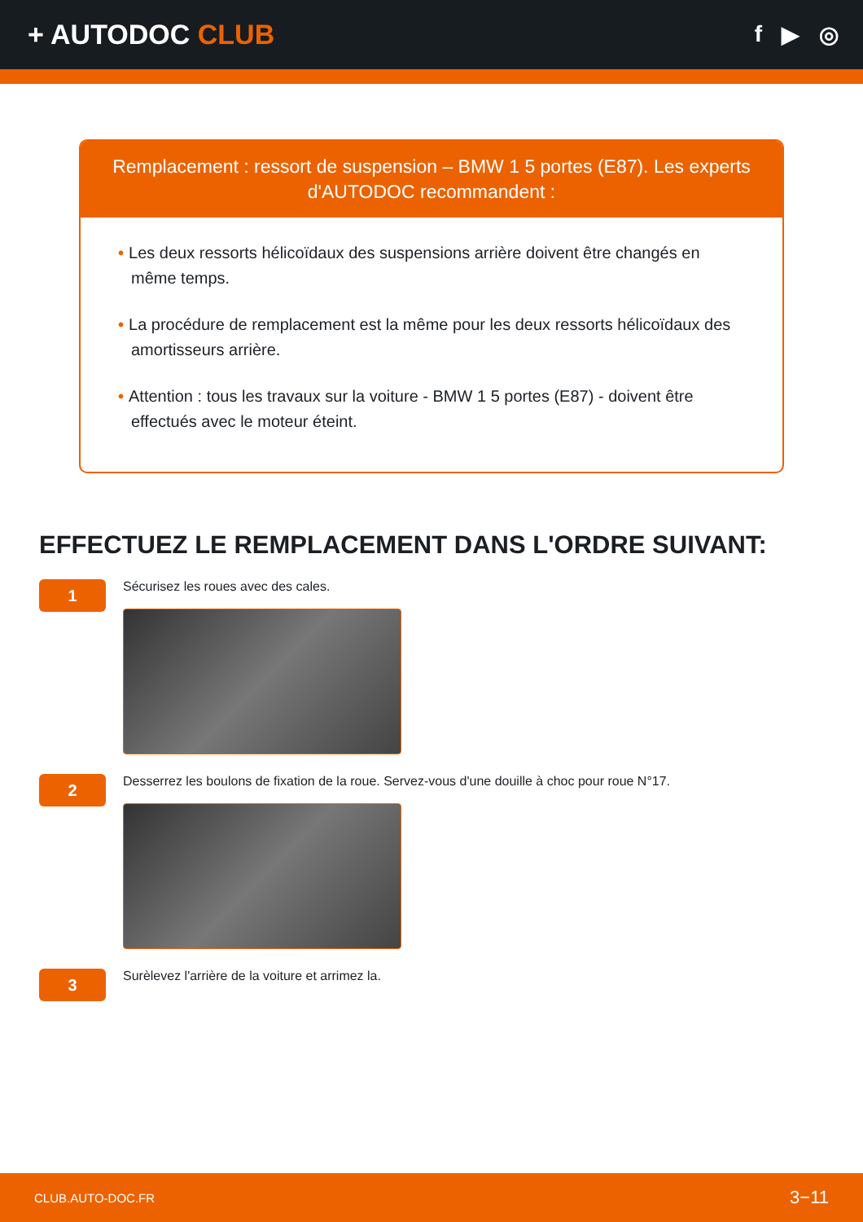+ AUTODOC CLUB
f ▶ ◎
Remplacement : ressort de suspension – BMW 1 5 portes (E87). Les experts d'AUTODOC recommandent :
• Les deux ressorts hélicoïdaux des suspensions arrière doivent être changés en même temps.
• La procédure de remplacement est la même pour les deux ressorts hélicoïdaux des amortisseurs arrière.
• Attention : tous les travaux sur la voiture - BMW 1 5 portes (E87) - doivent être effectués avec le moteur éteint.
EFFECTUEZ LE REMPLACEMENT DANS L'ORDRE SUIVANT:
1
Sécurisez les roues avec des cales.
2
Desserrez les boulons de fixation de la roue. Servez-vous d'une douille à choc pour roue N°17.
3
Surèlevez l'arrière de la voiture et arrimez la.
CLUB.AUTO-DOC.FR 3−11